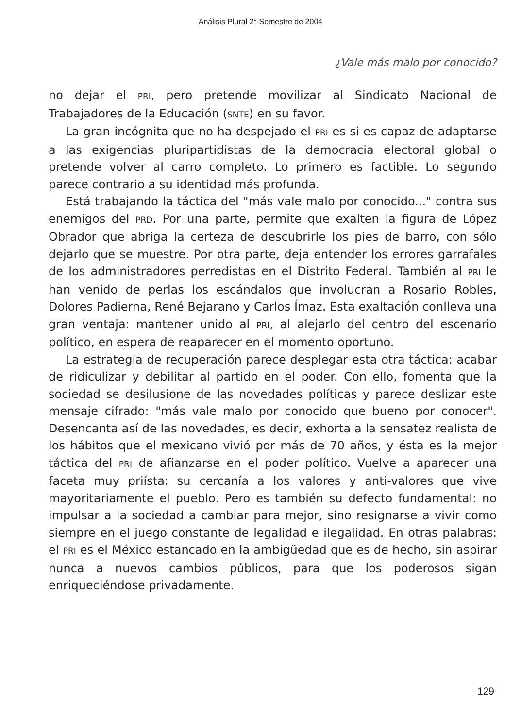Análisis Plural 2° Semestre de 2004
¿Vale más malo por conocido?
no dejar el PRI, pero pretende movilizar al Sindicato Nacional de Trabajadores de la Educación (SNTE) en su favor.
La gran incógnita que no ha despejado el PRI es si es capaz de adaptarse a las exigencias pluripartidistas de la democracia electoral global o pretende volver al carro completo. Lo primero es factible. Lo segundo parece contrario a su identidad más profunda.
Está trabajando la táctica del "más vale malo por conocido..." contra sus enemigos del PRD. Por una parte, permite que exalten la figura de López Obrador que abriga la certeza de descubrirle los pies de barro, con sólo dejarlo que se muestre. Por otra parte, deja entender los errores garrafales de los administradores perredistas en el Distrito Federal. También al PRI le han venido de perlas los escándalos que involucran a Rosario Robles, Dolores Padierna, René Bejarano y Carlos Ímaz. Esta exaltación conlleva una gran ventaja: mantener unido al PRI, al alejarlo del centro del escenario político, en espera de reaparecer en el momento oportuno.
La estrategia de recuperación parece desplegar esta otra táctica: acabar de ridiculizar y debilitar al partido en el poder. Con ello, fomenta que la sociedad se desilusione de las novedades políticas y parece deslizar este mensaje cifrado: "más vale malo por conocido que bueno por conocer". Desencanta así de las novedades, es decir, exhorta a la sensatez realista de los hábitos que el mexicano vivió por más de 70 años, y ésta es la mejor táctica del PRI de afianzarse en el poder político. Vuelve a aparecer una faceta muy priísta: su cercanía a los valores y anti-valores que vive mayoritariamente el pueblo. Pero es también su defecto fundamental: no impulsar a la sociedad a cambiar para mejor, sino resignarse a vivir como siempre en el juego constante de legalidad e ilegalidad. En otras palabras: el PRI es el México estancado en la ambigüedad que es de hecho, sin aspirar nunca a nuevos cambios públicos, para que los poderosos sigan enriqueciéndose privadamente.
129